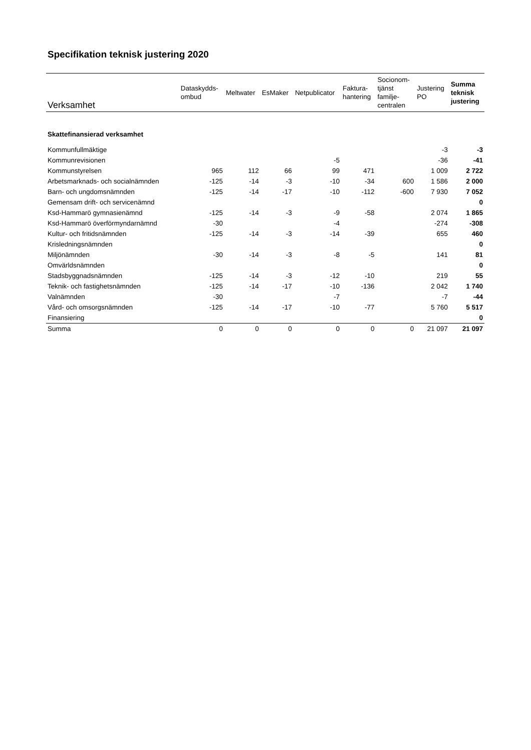Specifikation teknisk justering 2020
| Verksamhet | Dataskydds- ombud | Meltwater | EsMaker | Netpublicator | Faktura- hantering | Socionom- tjänst familje- centralen | Justering PO | Summa teknisk justering |
| --- | --- | --- | --- | --- | --- | --- | --- | --- |
| Skattefinansierad verksamhet | | | | | | | | |
| Kommunfullmäktige | | | | | | | -3 | -3 |
| Kommunrevisionen | | | | -5 | | | -36 | -41 |
| Kommunstyrelsen | 965 | 112 | 66 | 99 | 471 | | 1 009 | 2 722 |
| Arbetsmarknads- och socialnämnden | -125 | -14 | -3 | -10 | -34 | 600 | 1 586 | 2 000 |
| Barn- och ungdomsnämnden | -125 | -14 | -17 | -10 | -112 | -600 | 7 930 | 7 052 |
| Gemensam drift- och servicenämnd | | | | | | | | 0 |
| Ksd-Hammarö gymnasienämnd | -125 | -14 | -3 | -9 | -58 | | 2 074 | 1 865 |
| Ksd-Hammarö överförmyndarnämnd | -30 | | | -4 | | | -274 | -308 |
| Kultur- och fritidsnämnden | -125 | -14 | -3 | -14 | -39 | | 655 | 460 |
| Krisledningsnämnden | | | | | | | | 0 |
| Miljönämnden | -30 | -14 | -3 | -8 | -5 | | 141 | 81 |
| Omvärldsnämnden | | | | | | | | 0 |
| Stadsbyggnadsnämnden | -125 | -14 | -3 | -12 | -10 | | 219 | 55 |
| Teknik- och fastighetsnämnden | -125 | -14 | -17 | -10 | -136 | | 2 042 | 1 740 |
| Valnämnden | -30 | | | -7 | | | -7 | -44 |
| Vård- och omsorgsnämnden | -125 | -14 | -17 | -10 | -77 | | 5 760 | 5 517 |
| Finansiering | | | | | | | | 0 |
| Summa | 0 | 0 | 0 | 0 | 0 | 0 | 21 097 | 21 097 |